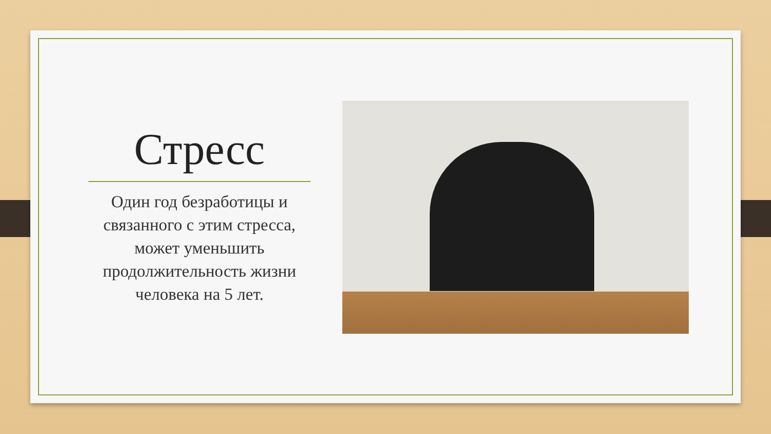Стресс
Один год безработицы и связанного с этим стресса, может уменьшить продолжительность жизни человека на 5 лет.